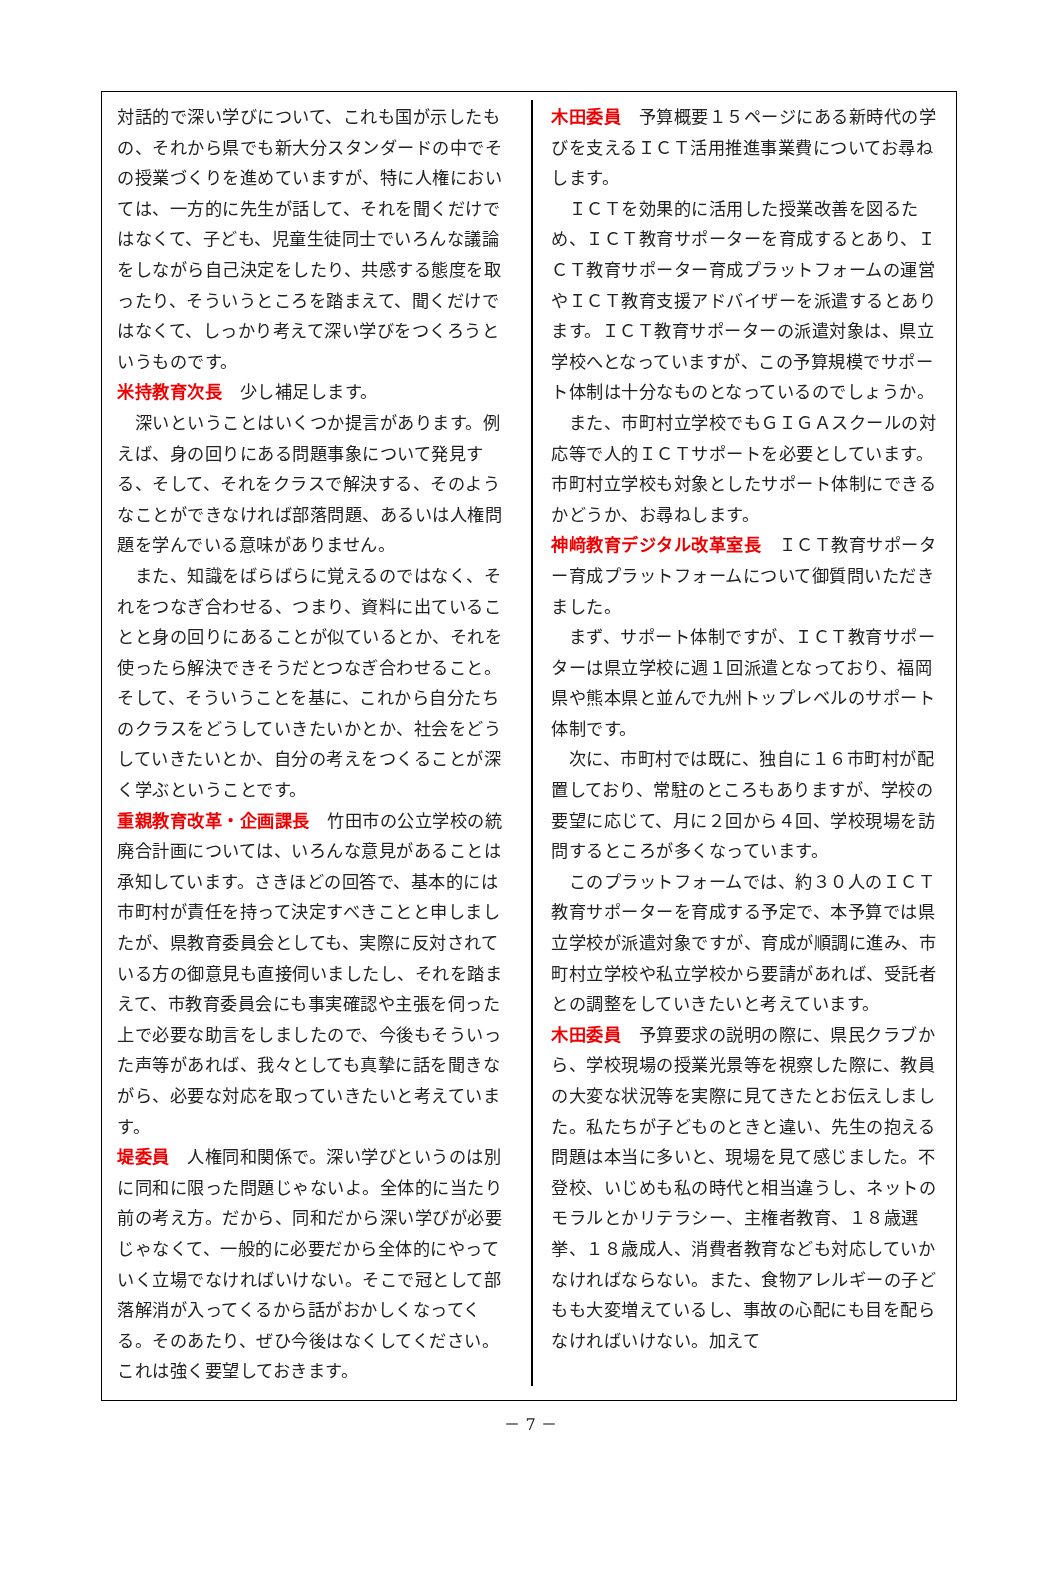対話的で深い学びについて、これも国が示したもの、それから県でも新大分スタンダードの中でその授業づくりを進めていますが、特に人権においては、一方的に先生が話して、それを聞くだけではなくて、子ども、児童生徒同士でいろんな議論をしながら自己決定をしたり、共感する態度を取ったり、そういうところを踏まえて、聞くだけではなくて、しっかり考えて深い学びをつくろうというものです。
米持教育次長　少し補足します。
　深いということはいくつか提言があります。例えば、身の回りにある問題事象について発見する、そして、それをクラスで解決する、そのようなことができなければ部落問題、あるいは人権問題を学んでいる意味がありません。
　また、知識をばらばらに覚えるのではなく、それをつなぎ合わせる、つまり、資料に出ていることと身の回りにあることが似ているとか、それを使ったら解決できそうだとつなぎ合わせること。そして、そういうことを基に、これから自分たちのクラスをどうしていきたいかとか、社会をどうしていきたいとか、自分の考えをつくることが深く学ぶということです。
重親教育改革・企画課長　竹田市の公立学校の統廃合計画については、いろんな意見があることは承知しています。さきほどの回答で、基本的には市町村が責任を持って決定すべきことと申しましたが、県教育委員会としても、実際に反対されている方の御意見も直接伺いましたし、それを踏まえて、市教育委員会にも事実確認や主張を伺った上で必要な助言をしましたので、今後もそういった声等があれば、我々としても真摯に話を聞きながら、必要な対応を取っていきたいと考えています。
堤委員　人権同和関係で。深い学びというのは別に同和に限った問題じゃないよ。全体的に当たり前の考え方。だから、同和だから深い学びが必要じゃなくて、一般的に必要だから全体的にやっていく立場でなければいけない。そこで冠として部落解消が入ってくるから話がおかしくなってくる。そのあたり、ぜひ今後はなくしてください。これは強く要望しておきます。
木田委員　予算概要１５ページにある新時代の学びを支えるＩＣＴ活用推進事業費についてお尋ねします。
　ＩＣＴを効果的に活用した授業改善を図るため、ＩＣＴ教育サポーターを育成するとあり、ＩＣＴ教育サポーター育成プラットフォームの運営やＩＣＴ教育支援アドバイザーを派遣するとあります。ＩＣＴ教育サポーターの派遣対象は、県立学校へとなっていますが、この予算規模でサポート体制は十分なものとなっているのでしょうか。
　また、市町村立学校でもＧＩＧＡスクールの対応等で人的ＩＣＴサポートを必要としています。市町村立学校も対象としたサポート体制にできるかどうか、お尋ねします。
神﨑教育デジタル改革室長　ＩＣＴ教育サポーター育成プラットフォームについて御質問いただきました。
　まず、サポート体制ですが、ＩＣＴ教育サポーターは県立学校に週１回派遣となっており、福岡県や熊本県と並んで九州トップレベルのサポート体制です。
　次に、市町村では既に、独自に１６市町村が配置しており、常駐のところもありますが、学校の要望に応じて、月に２回から４回、学校現場を訪問するところが多くなっています。
　このプラットフォームでは、約３０人のＩＣＴ教育サポーターを育成する予定で、本予算では県立学校が派遣対象ですが、育成が順調に進み、市町村立学校や私立学校から要請があれば、受託者との調整をしていきたいと考えています。
木田委員　予算要求の説明の際に、県民クラブから、学校現場の授業光景等を視察した際に、教員の大変な状況等を実際に見てきたとお伝えしました。私たちが子どものときと違い、先生の抱える問題は本当に多いと、現場を見て感じました。不登校、いじめも私の時代と相当違うし、ネットのモラルとかリテラシー、主権者教育、１８歳選挙、１８歳成人、消費者教育なども対応していかなければならない。また、食物アレルギーの子どもも大変増えているし、事故の心配にも目を配らなければいけない。加えて
－ 7 －